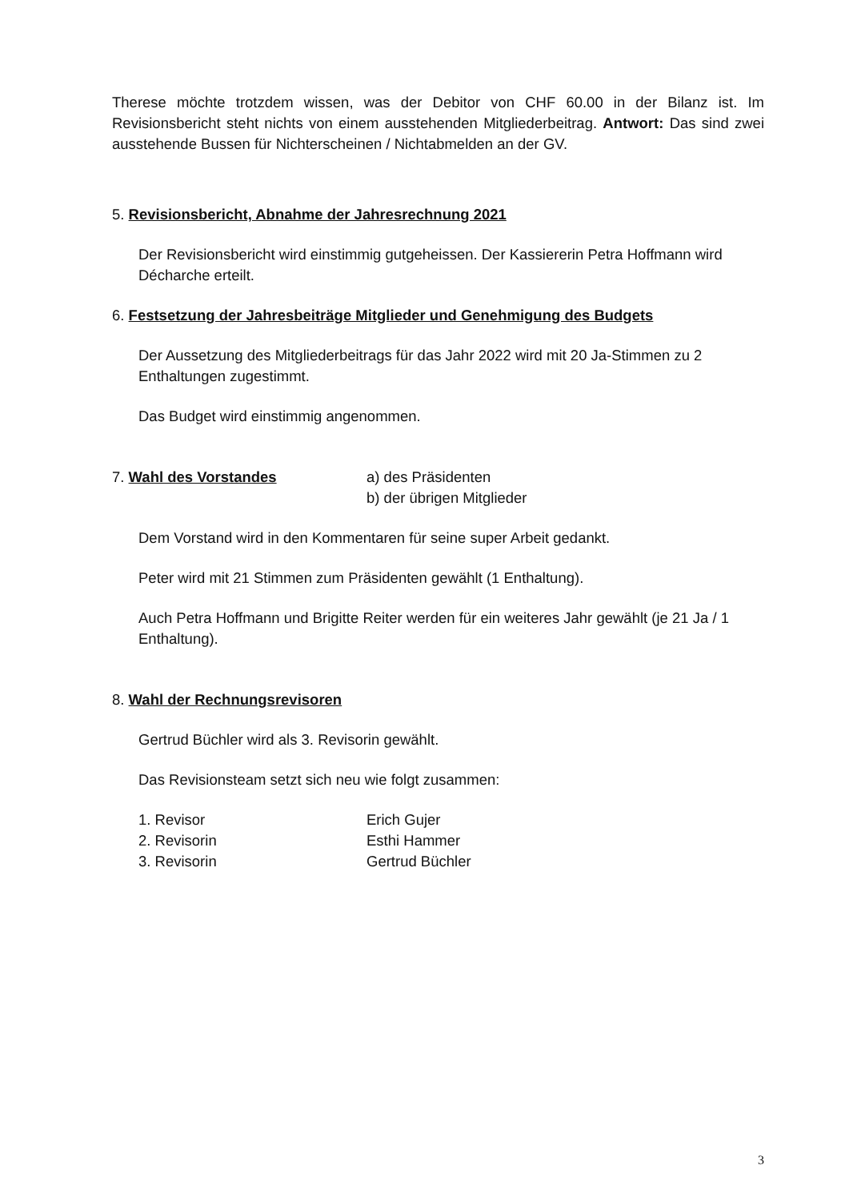Therese möchte trotzdem wissen, was der Debitor von CHF 60.00 in der Bilanz ist. Im Revisionsbericht steht nichts von einem ausstehenden Mitgliederbeitrag. Antwort: Das sind zwei ausstehende Bussen für Nichterscheinen / Nichtabmelden an der GV.
5. Revisionsbericht, Abnahme der Jahresrechnung 2021
Der Revisionsbericht wird einstimmig gutgeheissen. Der Kassiererin Petra Hoffmann wird Décharche erteilt.
6. Festsetzung der Jahresbeiträge Mitglieder und Genehmigung des Budgets
Der Aussetzung des Mitgliederbeitrags für das Jahr 2022 wird mit 20 Ja-Stimmen zu 2 Enthaltungen zugestimmt.
Das Budget wird einstimmig angenommen.
7. Wahl des Vorstandes a) des Präsidenten
b) der übrigen Mitglieder
Dem Vorstand wird in den Kommentaren für seine super Arbeit gedankt.
Peter wird mit 21 Stimmen zum Präsidenten gewählt (1 Enthaltung).
Auch Petra Hoffmann und Brigitte Reiter werden für ein weiteres Jahr gewählt (je 21 Ja / 1 Enthaltung).
8. Wahl der Rechnungsrevisoren
Gertrud Büchler wird als 3. Revisorin gewählt.
Das Revisionsteam setzt sich neu wie folgt zusammen:
1. Revisor Erich Gujer
2. Revisorin Esthi Hammer
3. Revisorin Gertrud Büchler
3